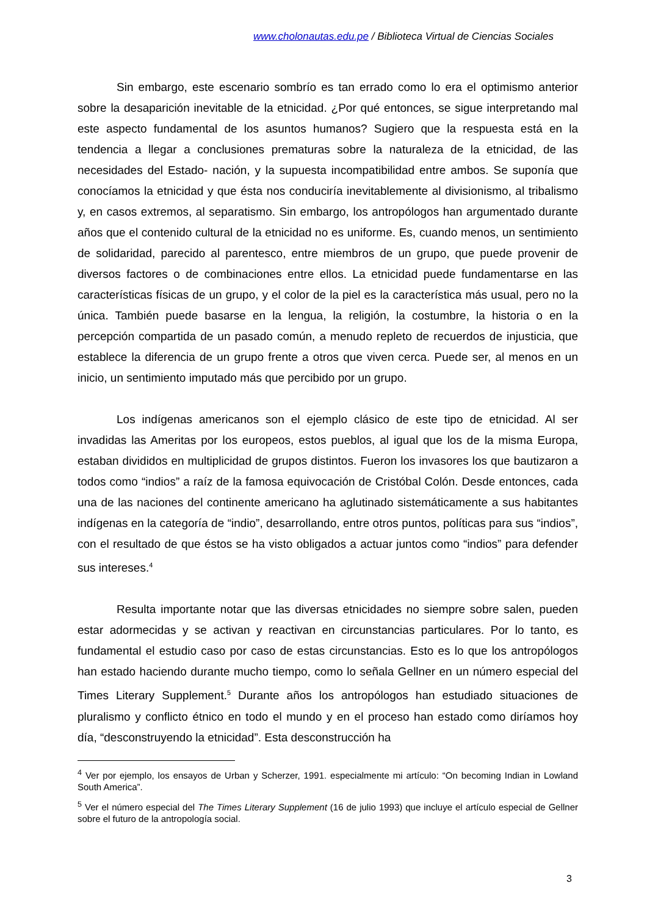www.cholonautas.edu.pe / Biblioteca Virtual de Ciencias Sociales
Sin embargo, este escenario sombrío es tan errado como lo era el optimismo anterior sobre la desaparición inevitable de la etnicidad. ¿Por qué entonces, se sigue interpretando mal este aspecto fundamental de los asuntos humanos? Sugiero que la respuesta está en la tendencia a llegar a conclusiones prematuras sobre la naturaleza de la etnicidad, de las necesidades del Estado- nación, y la supuesta incompatibilidad entre ambos. Se suponía que conocíamos la etnicidad y que ésta nos conduciría inevitablemente al divisionismo, al tribalismo y, en casos extremos, al separatismo. Sin embargo, los antropólogos han argumentado durante años que el contenido cultural de la etnicidad no es uniforme. Es, cuando menos, un sentimiento de solidaridad, parecido al parentesco, entre miembros de un grupo, que puede provenir de diversos factores o de combinaciones entre ellos. La etnicidad puede fundamentarse en las características físicas de un grupo, y el color de la piel es la característica más usual, pero no la única. También puede basarse en la lengua, la religión, la costumbre, la historia o en la percepción compartida de un pasado común, a menudo repleto de recuerdos de injusticia, que establece la diferencia de un grupo frente a otros que viven cerca. Puede ser, al menos en un inicio, un sentimiento imputado más que percibido por un grupo.
Los indígenas americanos son el ejemplo clásico de este tipo de etnicidad. Al ser invadidas las Ameritas por los europeos, estos pueblos, al igual que los de la misma Europa, estaban divididos en multiplicidad de grupos distintos. Fueron los invasores los que bautizaron a todos como “indios” a raíz de la famosa equivocación de Cristóbal Colón. Desde entonces, cada una de las naciones del continente americano ha aglutinado sistemáticamente a sus habitantes indígenas en la categoría de “indio”, desarrollando, entre otros puntos, políticas para sus “indios”, con el resultado de que éstos se ha visto obligados a actuar juntos como “indios” para defender sus intereses.<sup>4</sup>
Resulta importante notar que las diversas etnicidades no siempre sobre salen, pueden estar adormecidas y se activan y reactivan en circunstancias particulares. Por lo tanto, es fundamental el estudio caso por caso de estas circunstancias. Esto es lo que los antropólogos han estado haciendo durante mucho tiempo, como lo señala Gellner en un número especial del Times Literary Supplement.<sup>5</sup> Durante años los antropólogos han estudiado situaciones de pluralismo y conflicto étnico en todo el mundo y en el proceso han estado como diríamos hoy día, “desconstruyendo la etnicidad”. Esta desconstrucción ha
<sup>4</sup> Ver por ejemplo, los ensayos de Urban y Scherzer, 1991. especialmente mi artículo: “On becoming Indian in Lowland South America”.
<sup>5</sup> Ver el número especial del The Times Literary Supplement (16 de julio 1993) que incluye el artículo especial de Gellner sobre el futuro de la antropología social.
3